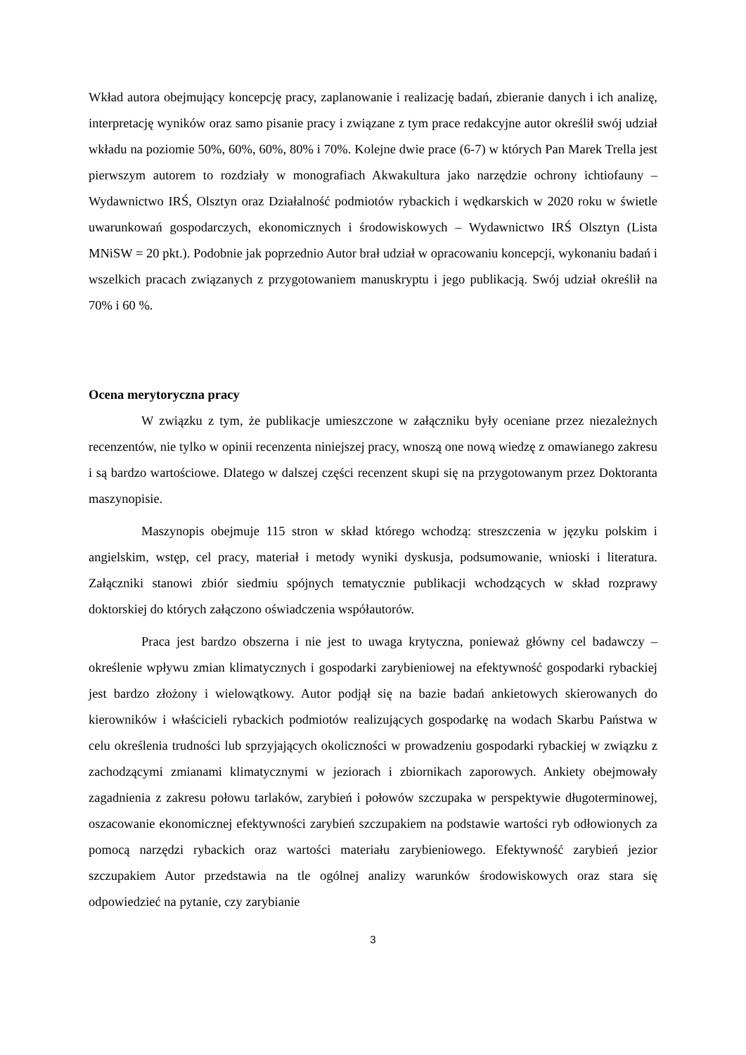Wkład autora obejmujący koncepcję pracy, zaplanowanie i realizację badań, zbieranie danych i ich analizę, interpretację wyników oraz samo pisanie pracy i związane z tym prace redakcyjne autor określił swój udział wkładu na poziomie 50%, 60%, 60%, 80% i 70%. Kolejne dwie prace (6-7) w których Pan Marek Trella jest pierwszym autorem to rozdziały w monografiach Akwakultura jako narzędzie ochrony ichtiofauny – Wydawnictwo IRŚ, Olsztyn oraz Działalność podmiotów rybackich i wędkarskich w 2020 roku w świetle uwarunkowań gospodarczych, ekonomicznych i środowiskowych – Wydawnictwo IRŚ Olsztyn (Lista MNiSW = 20 pkt.). Podobnie jak poprzednio Autor brał udział w opracowaniu koncepcji, wykonaniu badań i wszelkich pracach związanych z przygotowaniem manuskryptu i jego publikacją. Swój udział określił na 70% i 60 %.
Ocena merytoryczna pracy
W związku z tym, że publikacje umieszczone w załączniku były oceniane przez niezależnych recenzentów, nie tylko w opinii recenzenta niniejszej pracy, wnoszą one nową wiedzę z omawianego zakresu i są bardzo wartościowe. Dlatego w dalszej części recenzent skupi się na przygotowanym przez Doktoranta maszynopisie.
Maszynopis obejmuje 115 stron w skład którego wchodzą: streszczenia w języku polskim i angielskim, wstęp, cel pracy, materiał i metody wyniki dyskusja, podsumowanie, wnioski i literatura. Załączniki stanowi zbiór siedmiu spójnych tematycznie publikacji wchodzących w skład rozprawy doktorskiej do których załączono oświadczenia współautorów.
Praca jest bardzo obszerna i nie jest to uwaga krytyczna, ponieważ główny cel badawczy – określenie wpływu zmian klimatycznych i gospodarki zarybieniowej na efektywność gospodarki rybackiej jest bardzo złożony i wielowątkowy. Autor podjął się na bazie badań ankietowych skierowanych do kierowników i właścicieli rybackich podmiotów realizujących gospodarkę na wodach Skarbu Państwa w celu określenia trudności lub sprzyjających okoliczności w prowadzeniu gospodarki rybackiej w związku z zachodzącymi zmianami klimatycznymi w jeziorach i zbiornikach zaporowych. Ankiety obejmowały zagadnienia z zakresu połowu tarlaków, zarybień i połowów szczupaka w perspektywie długoterminowej, oszacowanie ekonomicznej efektywności zarybień szczupakiem na podstawie wartości ryb odłowionych za pomocą narzędzi rybackich oraz wartości materiału zarybieniowego. Efektywność zarybień jezior szczupakiem Autor przedstawia na tle ogólnej analizy warunków środowiskowych oraz stara się odpowiedzieć na pytanie, czy zarybianie
3